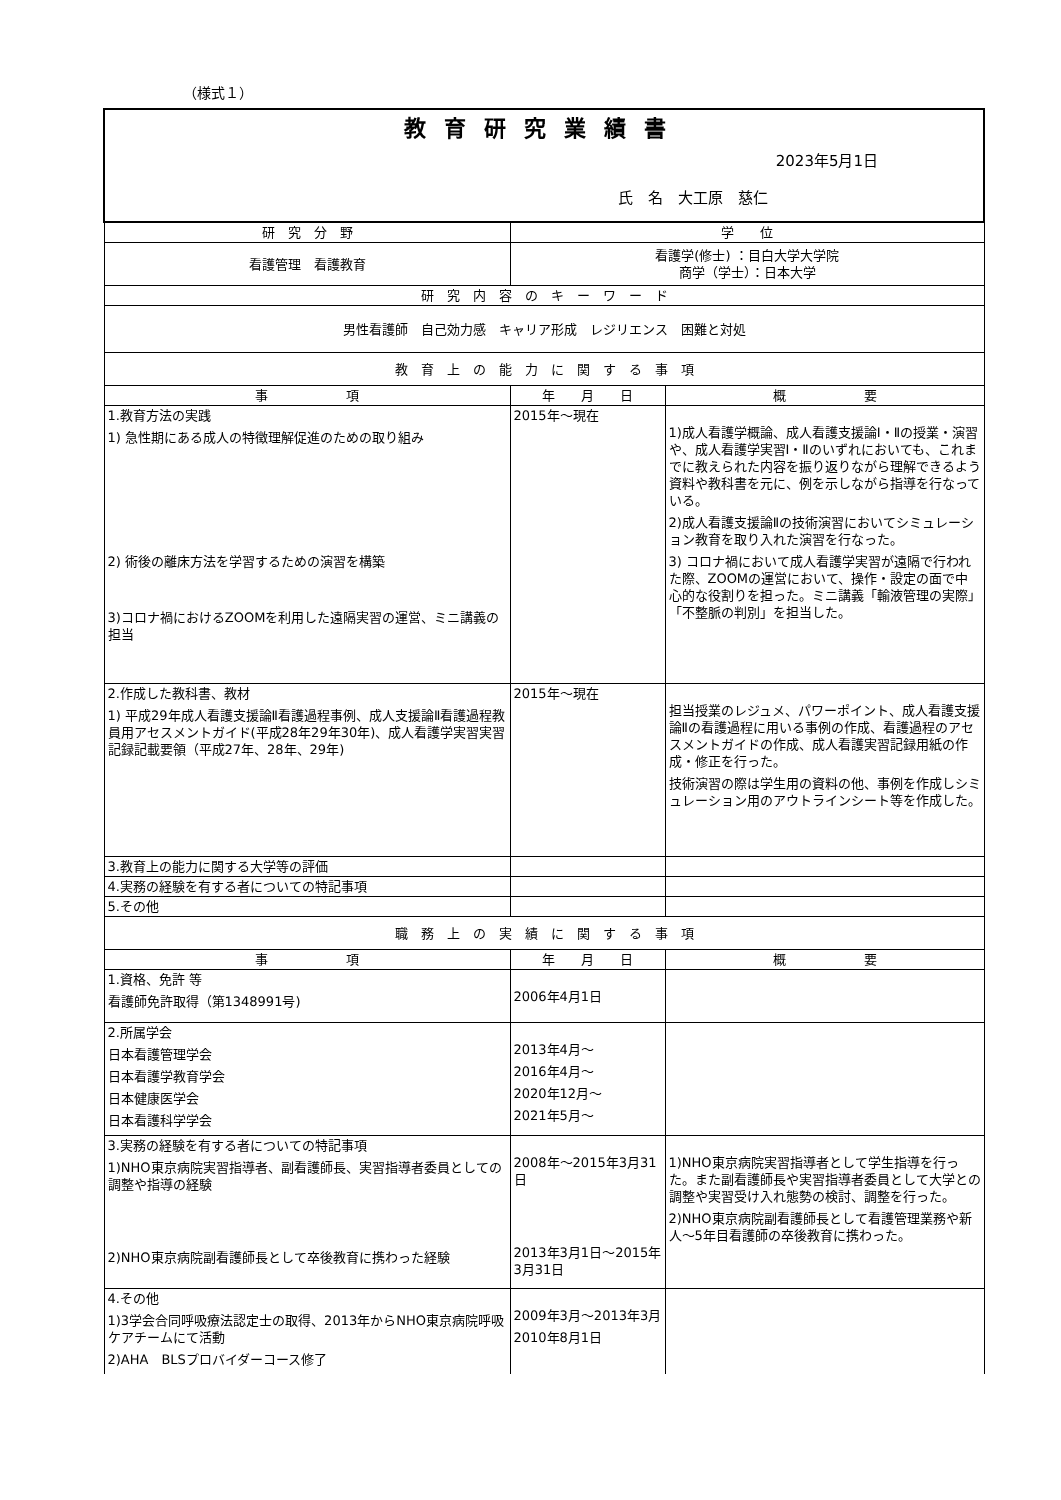（様式１）
| 教育研究業績書 2023年5月1日 氏 名 大工原 慈仁 | | |
| 研 究 分 野 | 学 位 | |
| 看護管理 看護教育 | 看護学(修士) ：目白大学大学院 商学（学士）：日本大学 | |
| 研 究 内 容 の キ ー ワ ー ド | | |
| 男性看護師 自己効力感 キャリア形成 レジリエンス 困難と対処 | | |
| 教 育 上 の 能 力 に 関 す る 事 項 | | |
| 事 項 | 年 月 日 | 概 要 |
| 1.教育方法の実践 1) 急性期にある成人の特徴理解促進のための取り組み 2) 術後の離床方法を学習するための演習を構築 3)コロナ禍におけるZOOMを利用した遠隔実習の運営、ミニ講義の担当 | 2015年～現在 | 1)成人看護学概論、成人看護支援論Ⅰ・Ⅱの授業・演習や、成人看護学実習Ⅰ・Ⅱのいずれにおいても、これまでに教えられた内容を振り返りながら理解できるよう資料や教科書を元に、例を示しながら指導を行なっている。 2)成人看護支援論Ⅱの技術演習においてシミュレーション教育を取り入れた演習を行なった。 3) コロナ禍において成人看護学実習が遠隔で行われた際、ZOOMの運営において、操作・設定の面で中心的な役割りを担った。ミニ講義「輸液管理の実際」「不整脈の判別」を担当した。 |
| 2.作成した教科書、教材 1) 平成29年成人看護支援論Ⅱ看護過程事例、成人支援論Ⅱ看護過程教員用アセスメントガイド(平成28年29年30年)、成人看護学実習実習記録記載要領（平成27年、28年、29年) | 2015年～現在 | 担当授業のレジュメ、パワーポイント、成人看護支援論Ⅱの看護過程に用いる事例の作成、看護過程のアセスメントガイドの作成、成人看護実習記録用紙の作成・修正を行った。 技術演習の際は学生用の資料の他、事例を作成しシミュレーション用のアウトラインシート等を作成した。 |
| 3.教育上の能力に関する大学等の評価 | | |
| 4.実務の経験を有する者についての特記事項 | | |
| 5.その他 | | |
| 職 務 上 の 実 績 に 関 す る 事 項 | | |
| 事 項 | 年 月 日 | 概 要 |
| 1.資格、免許 等 看護師免許取得（第1348991号) | 2006年4月1日 | |
| 2.所属学会 日本看護管理学会 日本看護学教育学会 日本健康医学会 日本看護科学学会 | 2013年4月～ 2016年4月～ 2020年12月～ 2021年5月～ | |
| 3.実務の経験を有する者についての特記事項 1)NHO東京病院実習指導者、副看護師長、実習指導者委員としての調整や指導の経験 2)NHO東京病院副看護師長として卒後教育に携わった経験 | 2008年～2015年3月31日 2013年3月1日～2015年3月31日 | 1)NHO東京病院実習指導者として学生指導を行った。また副看護師長や実習指導者委員として大学との調整や実習受け入れ態勢の検討、調整を行った。 2)NHO東京病院副看護師長として看護管理業務や新人～5年目看護師の卒後教育に携わった。 |
| 4.その他 1)3学会合同呼吸療法認定士の取得、2013年からNHO東京病院呼吸ケアチームにて活動 2)AHA BLSプロバイダーコース修了 | 2009年3月～2013年3月 2010年8月1日 | |